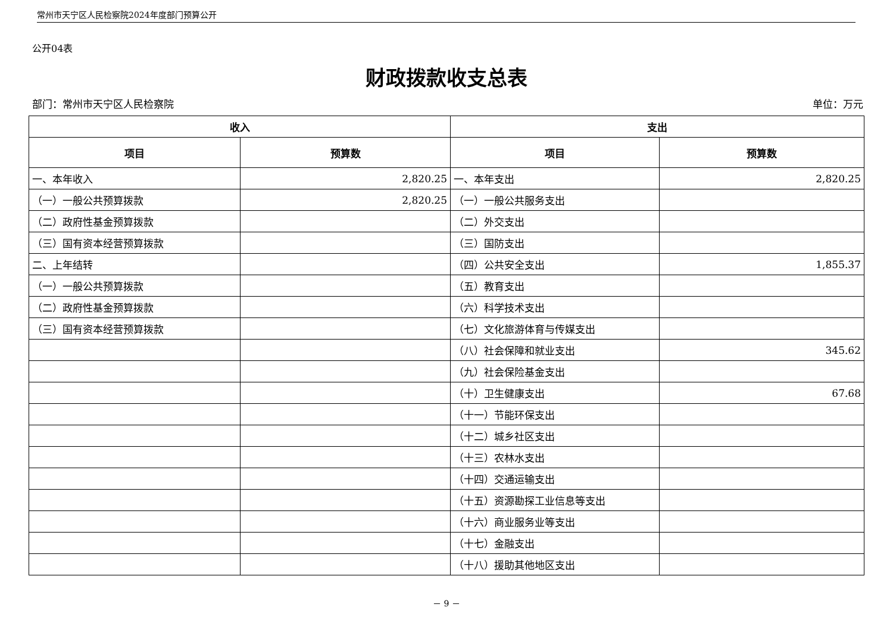常州市天宁区人民检察院2024年度部门预算公开
公开04表
财政拨款收支总表
部门：常州市天宁区人民检察院 单位：万元
| 收入 | | 支出 | |
| --- | --- | --- | --- |
| 项目 | 预算数 | 项目 | 预算数 |
| 一、本年收入 | 2,820.25 | 一、本年支出 | 2,820.25 |
| （一）一般公共预算拨款 | 2,820.25 | （一）一般公共服务支出 | |
| （二）政府性基金预算拨款 | | （二）外交支出 | |
| （三）国有资本经营预算拨款 | | （三）国防支出 | |
| 二、上年结转 | | （四）公共安全支出 | 1,855.37 |
| （一）一般公共预算拨款 | | （五）教育支出 | |
| （二）政府性基金预算拨款 | | （六）科学技术支出 | |
| （三）国有资本经营预算拨款 | | （七）文化旅游体育与传媒支出 | |
| | | （八）社会保障和就业支出 | 345.62 |
| | | （九）社会保险基金支出 | |
| | | （十）卫生健康支出 | 67.68 |
| | | （十一）节能环保支出 | |
| | | （十二）城乡社区支出 | |
| | | （十三）农林水支出 | |
| | | （十四）交通运输支出 | |
| | | （十五）资源勘探工业信息等支出 | |
| | | （十六）商业服务业等支出 | |
| | | （十七）金融支出 | |
| | | （十八）援助其他地区支出 | |
－ 9 －